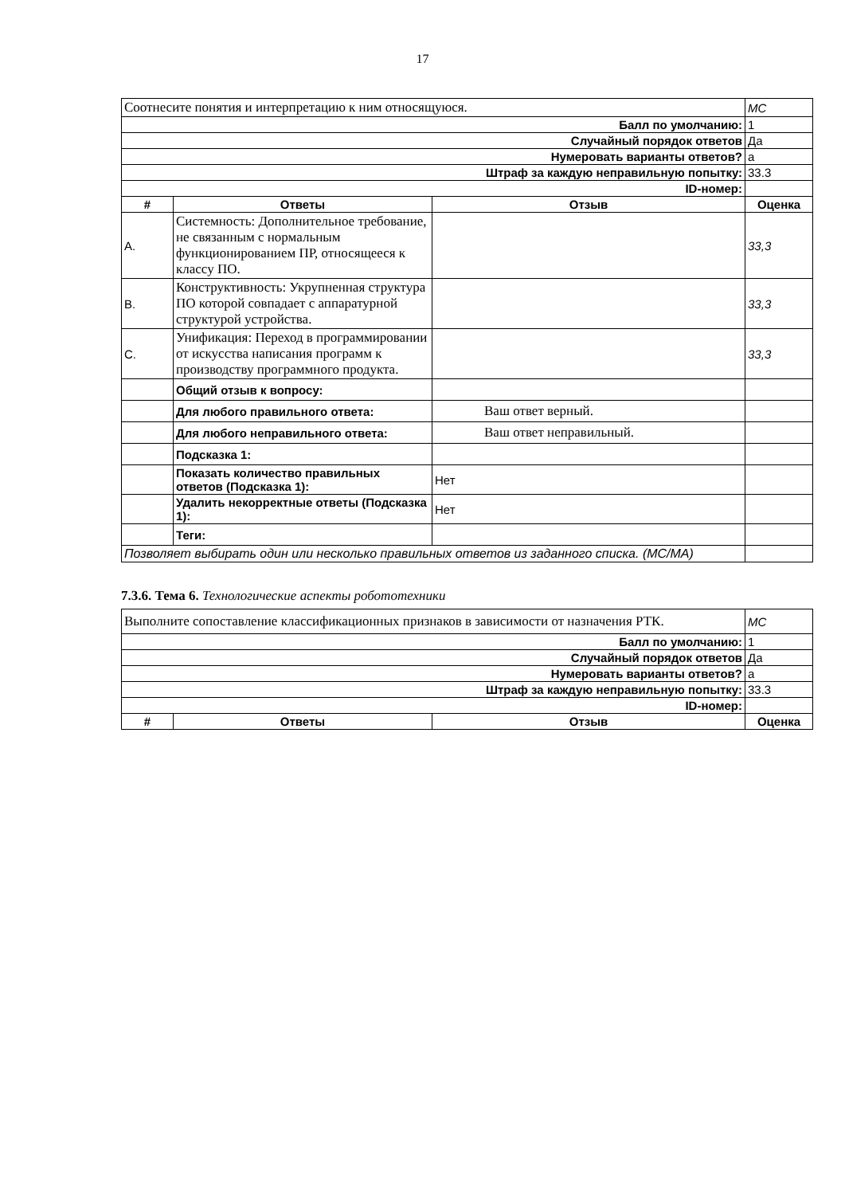17
| Соотнесите понятия и интерпретацию к ним относящуюся. | | | MC |
| Балл по умолчанию: | | | 1 |
| Случайный порядок ответов | | | Да |
| Нумеровать варианты ответов? | | | a |
| Штраф за каждую неправильную попытку: | | | 33.3 |
| ID-номер: | | | |
| # | Ответы | Отзыв | Оценка |
| A. | Системность: Дополнительное требование, не связанным с нормальным функционированием ПР, относящееся к классу ПО. | | 33,3 |
| B. | Конструктивность: Укрупненная структура ПО которой совпадает с аппаратурной структурой устройства. | | 33,3 |
| C. | Унификация: Переход в программировании от искусства написания программ к производству программного продукта. | | 33,3 |
| | Общий отзыв к вопросу: | | |
| | Для любого правильного ответа: | Ваш ответ верный. | |
| | Для любого неправильного ответа: | Ваш ответ неправильный. | |
| | Подсказка 1: | | |
| | Показать количество правильных ответов (Подсказка 1): | Нет | |
| | Удалить некорректные ответы (Подсказка 1): | Нет | |
| | Теги: | | |
| Позволяет выбирать один или несколько правильных ответов из заданного списка. (MC/MA) | | | |
7.3.6. Тема 6. Технологические аспекты робототехники
| Выполните сопоставление классификационных признаков в зависимости от назначения РТК. | | | MC |
| Балл по умолчанию: | | | 1 |
| Случайный порядок ответов | | | Да |
| Нумеровать варианты ответов? | | | a |
| Штраф за каждую неправильную попытку: | | | 33.3 |
| ID-номер: | | | |
| # | Ответы | Отзыв | Оценка |